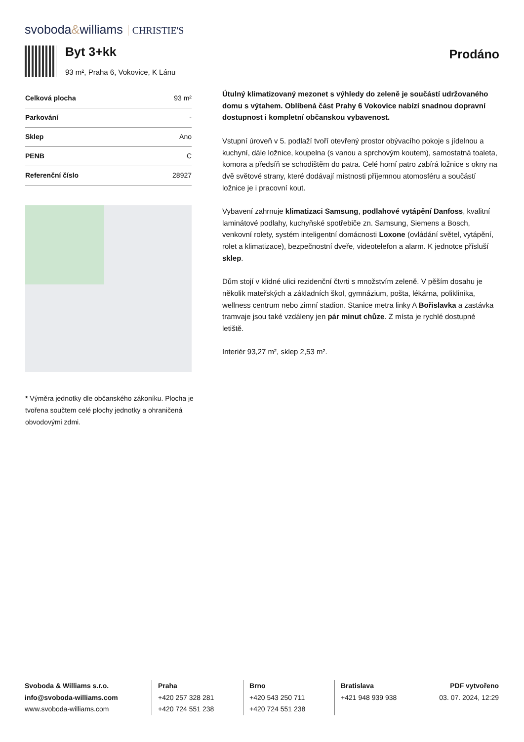svoboda&williams CHRISTIE'S
Byt 3+kk
93 m², Praha 6, Vokovice, K Lánu
Prodáno
| Celková plocha | 93 m² |
| Parkování | - |
| Sklep | Ano |
| PENB | C |
| Referenční číslo | 28927 |
* Výměra jednotky dle občanského zákoníku. Plocha je tvořena součtem celé plochy jednotky a ohraničená obvodovými zdmi.
Útulný klimatizovaný mezonet s výhledy do zeleně je součástí udržovaného domu s výtahem. Oblíbená část Prahy 6 Vokovice nabízí snadnou dopravní dostupnost i kompletní občanskou vybavenost.
Vstupní úroveň v 5. podlaží tvoří otevřený prostor obývacího pokoje s jídelnou a kuchyní, dále ložnice, koupelna (s vanou a sprchovým koutem), samostatná toaleta, komora a předsíň se schodištěm do patra. Celé horní patro zabírá ložnice s okny na dvě světové strany, které dodávají místnosti příjemnou atomosféru a součástí ložnice je i pracovní kout.
Vybavení zahrnuje klimatizaci Samsung, podlahové vytápění Danfoss, kvalitní laminátové podlahy, kuchyňské spotřebiče zn. Samsung, Siemens a Bosch, venkovní rolety, systém inteligentní domácnosti Loxone (ovládání světel, vytápění, rolet a klimatizace), bezpečnostní dveře, videotelefon a alarm. K jednotce přísluší sklep.
Dům stojí v klidné ulici rezidenční čtvrti s množstvím zeleně. V pěším dosahu je několik mateřských a základních škol, gymnázium, pošta, lékárna, poliklinika, wellness centrum nebo zimní stadion. Stanice metra linky A Bořislavka a zastávka tramvaje jsou také vzdáleny jen pár minut chůze. Z místa je rychlé dostupné letiště.
Interiér 93,27 m², sklep 2,53 m².
Svoboda & Williams s.r.o.
info@svoboda-williams.com
www.svoboda-williams.com
Praha
+420 257 328 281
+420 724 551 238
Brno
+420 543 250 711
+420 724 551 238
Bratislava
+421 948 939 938
PDF vytvořeno
03. 07. 2024, 12:29